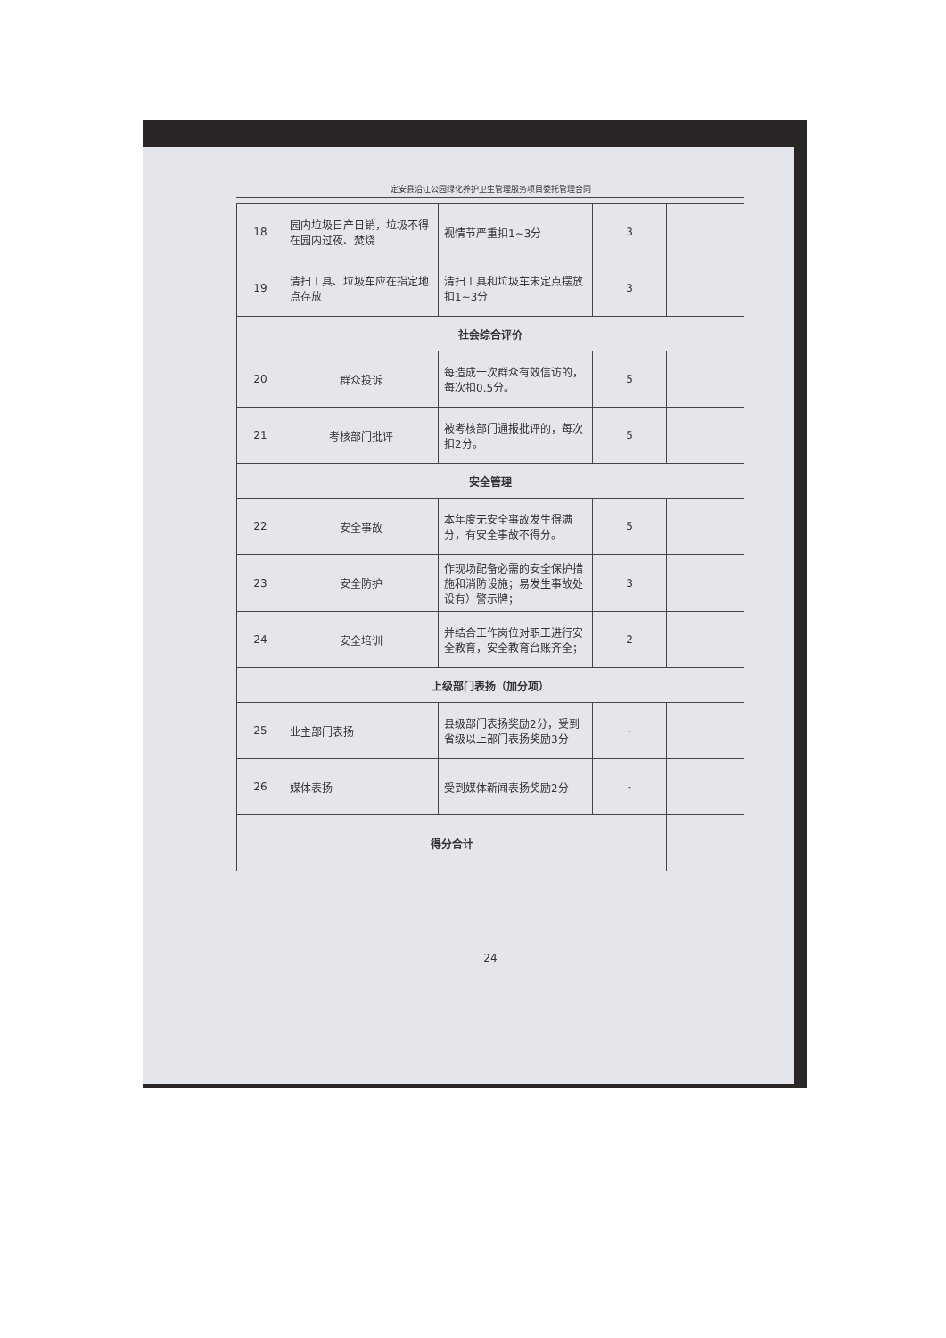定安县沿江公园绿化养护卫生管理服务项目委托管理合同
| 18 | 园内垃圾日产日销，垃圾不得在园内过夜、焚烧 | 视情节严重扣1~3分 | 3 | |
| 19 | 清扫工具、垃圾车应在指定地点存放 | 清扫工具和垃圾车未定点摆放扣1~3分 | 3 | |
| 社会综合评价 | | | | |
| 20 | 群众投诉 | 每造成一次群众有效信访的，每次扣0.5分。 | 5 | |
| 21 | 考核部门批评 | 被考核部门通报批评的，每次扣2分。 | 5 | |
| 安全管理 | | | | |
| 22 | 安全事故 | 本年度无安全事故发生得满分，有安全事故不得分。 | 5 | |
| 23 | 安全防护 | 作现场配备必需的安全保护措施和消防设施；易发生事故处设有）警示牌； | 3 | |
| 24 | 安全培训 | 并结合工作岗位对职工进行安全教育，安全教育台账齐全； | 2 | |
| 上级部门表扬（加分项） | | | | |
| 25 | 业主部门表扬 | 县级部门表扬奖励2分，受到省级以上部门表扬奖励3分 | - | |
| 26 | 媒体表扬 | 受到媒体新闻表扬奖励2分 | - | |
| 得分合计 | | | | |
24